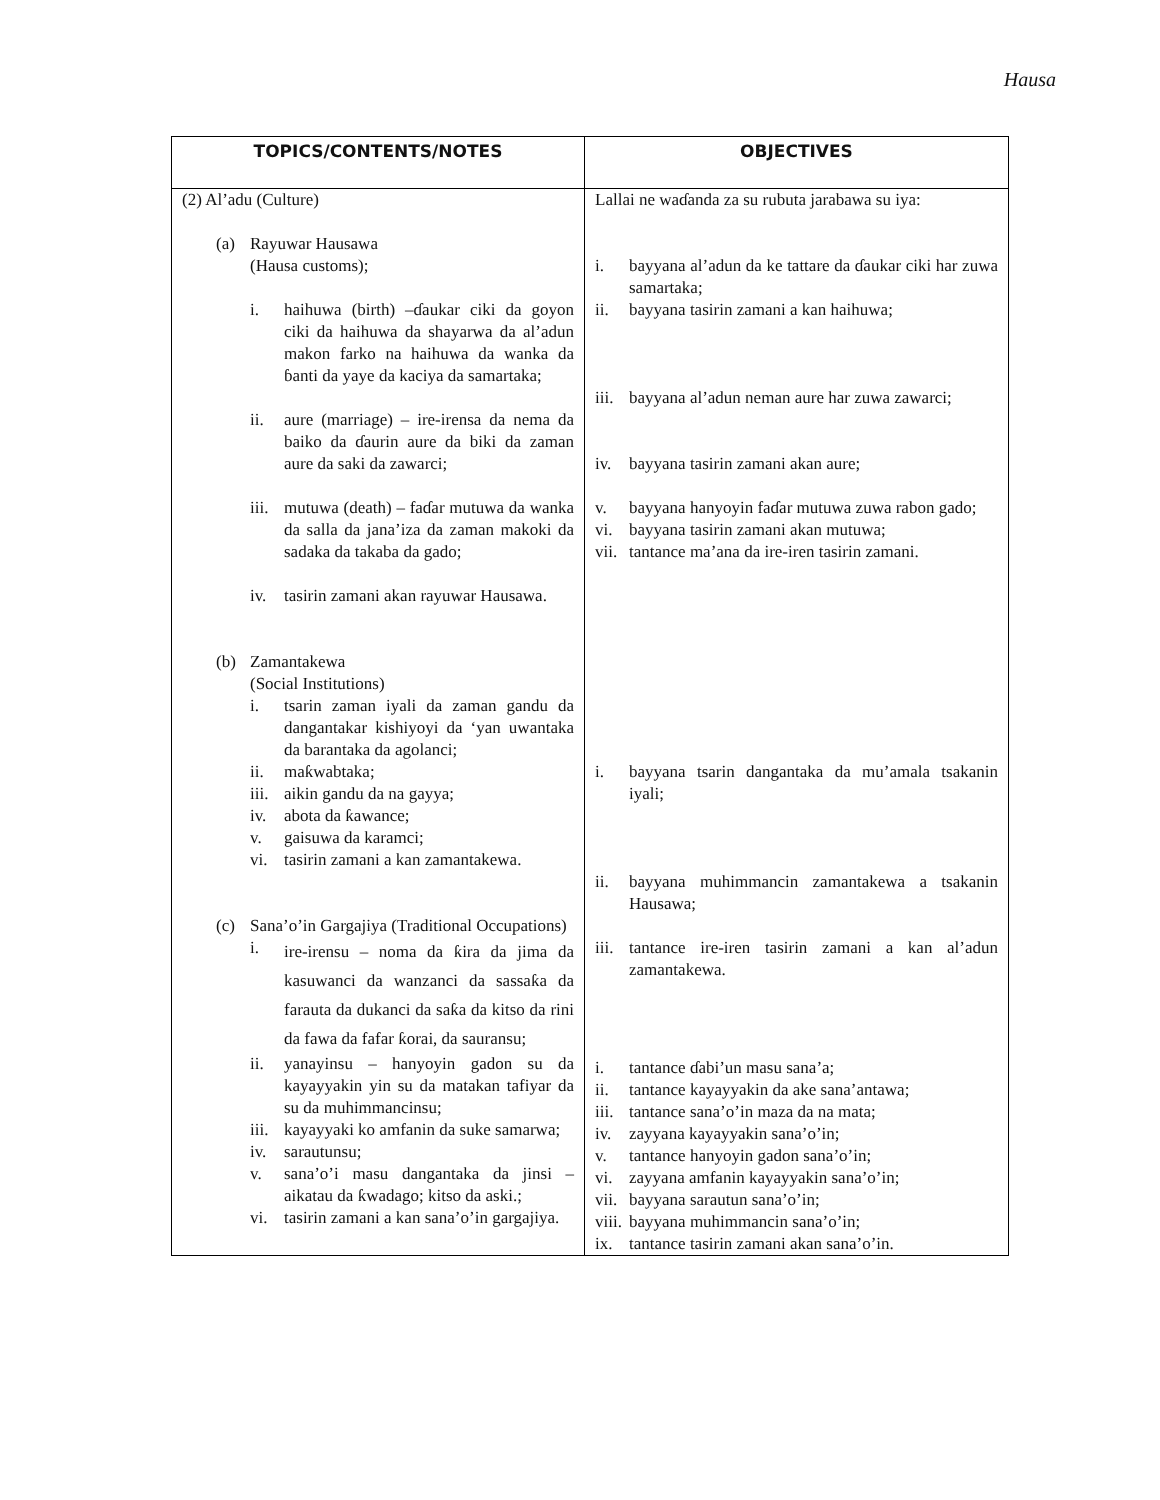Hausa
| TOPICS/CONTENTS/NOTES | OBJECTIVES |
| --- | --- |
| (2) Al’adu (Culture) (a) Rayuwar Hausawa (Hausa customs); i. haihuwa (birth) –ɗaukar ciki da goyon ciki da haihuwa da shayarwa da al’adun makon farko na haihuwa da wanka da ɓanti da yaye da kaciya da samartaka; ii. aure (marriage) – ire-irensa da nema da baiko da ɗaurin aure da biki da zaman aure da saki da zawarci; iii. mutuwa (death) – faɗar mutuwa da wanka da salla da jana’iza da zaman makoki da sadaka da takaba da gado; iv. tasirin zamani akan rayuwar Hausawa. (b) Zamantakewa (Social Institutions) i. tsarin zaman iyali da zaman gandu da dangantakar kishiyoyi da ‘yan uwantaka da barantaka da agolanci; ii. maƙwabtaka; iii. aikin gandu da na gayya; iv. abota da ƙawance; v. gaisuwa da karamci; vi. tasirin zamani a kan zamantakewa. (c) Sana’o’in Gargajiya (Traditional Occupations) i. ire-irensu – noma da ƙira da jima da kasuwanci da wanzanci da sassaƙa da farauta da dukanci da saƙa da kitso da rini da fawa da fafar ƙorai, da sauransu; ii. yanayinsu – hanyoyin gadon su da kayayyakin yin su da matakan tafiyar da su da muhimmancinsu; iii. kayayyaki ko amfanin da suke samarwa; iv. sarautunsu; v. sana’o’i masu dangantaka da jinsi – aikatau da ƙwadago; kitso da aski.; vi. tasirin zamani a kan sana’o’in gargajiya. | Lallai ne waɗanda za su rubuta jarabawa su iya: i. bayyana al’adun da ke tattare da ɗaukar ciki har zuwa samartaka; ii. bayyana tasirin zamani a kan haihuwa; iii. bayyana al’adun neman aure har zuwa zawarci; iv. bayyana tasirin zamani akan aure; v. bayyana hanyoyin faɗar mutuwa zuwa rabon gado; vi. bayyana tasirin zamani akan mutuwa; vii. tantance ma’ana da ire-iren tasirin zamani. i. bayyana tsarin dangantaka da mu’amala tsakanin iyali; ii. bayyana muhimmancin zamantakewa a tsakanin Hausawa; iii. tantance ire-iren tasirin zamani a kan al’adun zamantakewa. i. tantance ɗabi’un masu sana’a; ii. tantance kayayyakin da ake sana’antawa; iii. tantance sana’o’in maza da na mata; iv. zayyana kayayyakin sana’o’in; v. tantance hanyoyin gadon sana’o’in; vi. zayyana amfanin kayayyakin sana’o’in; vii. bayyana sarautun sana’o’in; viii. bayyana muhimmancin sana’o’in; ix. tantance tasirin zamani akan sana’o’in. |